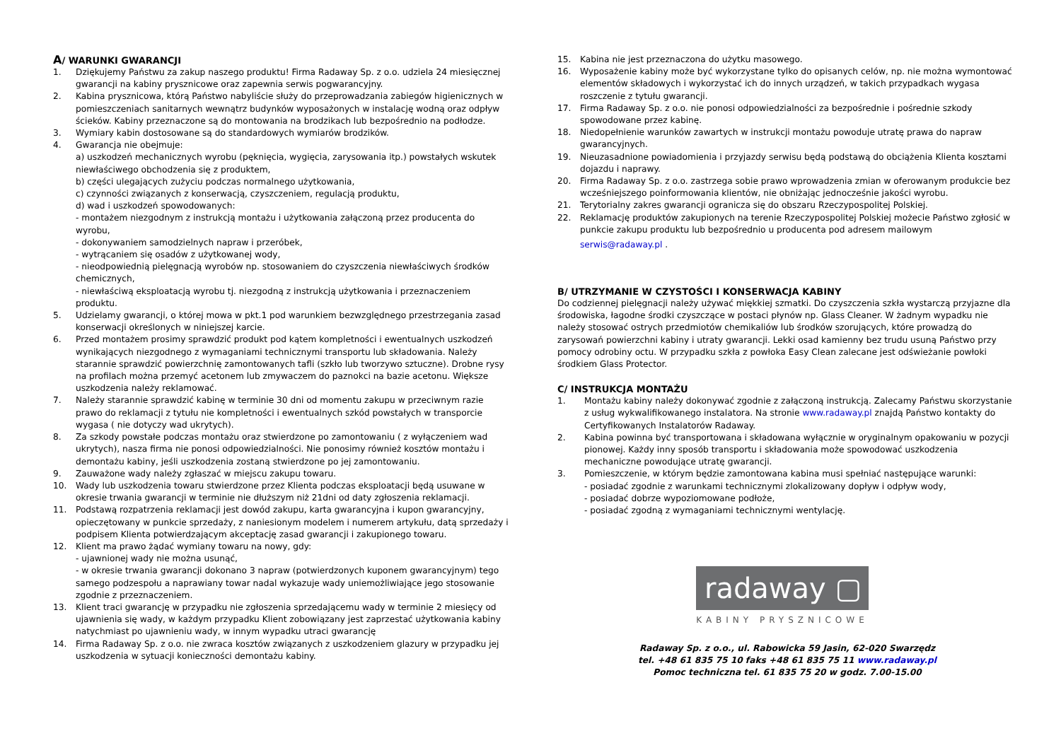A/ WARUNKI GWARANCJI
1. Dziękujemy Państwu za zakup naszego produktu! Firma Radaway Sp. z o.o. udziela 24 miesięcznej gwarancji na kabiny prysznicowe oraz zapewnia serwis pogwarancyjny.
2. Kabina prysznicowa, którą Państwo nabyliście służy do przeprowadzania zabiegów higienicznych w pomieszczeniach sanitarnych wewnątrz budynków wyposażonych w instalację wodną oraz odpływ ścieków. Kabiny przeznaczone są do montowania na brodzikach lub bezpośrednio na podłodze.
3. Wymiary kabin dostosowane są do standardowych wymiarów brodzików.
4. Gwarancja nie obejmuje:
a) uszkodzeń mechanicznych wyrobu (pęknięcia, wygięcia, zarysowania itp.) powstałych wskutek niewłaściwego obchodzenia się z produktem,
b) części ulegających zużyciu podczas normalnego użytkowania,
c) czynności związanych z konserwacją, czyszczeniem, regulacją produktu,
d) wad i uszkodzeń spowodowanych:
- montażem niezgodnym z instrukcją montażu i użytkowania załączoną przez producenta do wyrobu,
- dokonywaniem samodzielnych napraw i przeróbek,
- wytrącaniem się osadów z użytkowanej wody,
- nieodpowiednią pielęgnacją wyrobów np. stosowaniem do czyszczenia niewłaściwych środków chemicznych,
- niewłaściwą eksploatacją wyrobu tj. niezgodną z instrukcją użytkowania i przeznaczeniem produktu.
5. Udzielamy gwarancji, o której mowa w pkt.1 pod warunkiem bezwzględnego przestrzegania zasad konserwacji określonych w niniejszej karcie.
6. Przed montażem prosimy sprawdzić produkt pod kątem kompletności i ewentualnych uszkodzeń wynikających niezgodnego z wymaganiami technicznymi transportu lub składowania. Należy starannie sprawdzić powierzchnię zamontowanych tafli (szkło lub tworzywo sztuczne). Drobne rysy na profilach można przemyć acetonem lub zmywaczem do paznokci na bazie acetonu. Większe uszkodzenia należy reklamować.
7. Należy starannie sprawdzić kabinę w terminie 30 dni od momentu zakupu w przeciwnym razie prawo do reklamacji z tytułu nie kompletności i ewentualnych szkód powstałych w transporcie wygasa ( nie dotyczy wad ukrytych).
8. Za szkody powstałe podczas montażu oraz stwierdzone po zamontowaniu ( z wyłączeniem wad ukrytych), nasza firma nie ponosi odpowiedzialności. Nie ponosimy również kosztów montażu i demontażu kabiny, jeśli uszkodzenia zostaną stwierdzone po jej zamontowaniu.
9. Zauważone wady należy zgłaszać w miejscu zakupu towaru.
10. Wady lub uszkodzenia towaru stwierdzone przez Klienta podczas eksploatacji będą usuwane w okresie trwania gwarancji w terminie nie dłuższym niż 21dni od daty zgłoszenia reklamacji.
11. Podstawą rozpatrzenia reklamacji jest dowód zakupu, karta gwarancyjna i kupon gwarancyjny, opieczętowany w punkcie sprzedaży, z naniesionym modelem i numerem artykułu, datą sprzedaży i podpisem Klienta potwierdzającym akceptację zasad gwarancji i zakupionego towaru.
12. Klient ma prawo żądać wymiany towaru na nowy, gdy:
- ujawnionej wady nie można usunąć,
- w okresie trwania gwarancji dokonano 3 napraw (potwierdzonych kuponem gwarancyjnym) tego samego podzespołu a naprawiany towar nadal wykazuje wady uniemożliwiające jego stosowanie zgodnie z przeznaczeniem.
13. Klient traci gwarancję w przypadku nie zgłoszenia sprzedającemu wady w terminie 2 miesięcy od ujawnienia się wady, w każdym przypadku Klient zobowiązany jest zaprzestać użytkowania kabiny natychmiast po ujawnieniu wady, w innym wypadku utraci gwarancję
14. Firma Radaway Sp. z o.o. nie zwraca kosztów związanych z uszkodzeniem glazury w przypadku jej uszkodzenia w sytuacji konieczności demontażu kabiny.
15. Kabina nie jest przeznaczona do użytku masowego.
16. Wyposażenie kabiny może być wykorzystane tylko do opisanych celów, np. nie można wymontować elementów składowych i wykorzystać ich do innych urządzeń, w takich przypadkach wygasa roszczenie z tytułu gwarancji.
17. Firma Radaway Sp. z o.o. nie ponosi odpowiedzialności za bezpośrednie i pośrednie szkody spowodowane przez kabinę.
18. Niedopełnienie warunków zawartych w instrukcji montażu powoduje utratę prawa do napraw gwarancyjnych.
19. Nieuzasadnione powiadomienia i przyjazdy serwisu będą podstawą do obciążenia Klienta kosztami dojazdu i naprawy.
20. Firma Radaway Sp. z o.o. zastrzega sobie prawo wprowadzenia zmian w oferowanym produkcie bez wcześniejszego poinformowania klientów, nie obniżając jednocześnie jakości wyrobu.
21. Terytorialny zakres gwarancji ogranicza się do obszaru Rzeczypospolitej Polskiej.
22. Reklamację produktów zakupionych na terenie Rzeczypospolitej Polskiej możecie Państwo zgłosić w punkcie zakupu produktu lub bezpośrednio u producenta pod adresem mailowym
serwis@radaway.pl .
B/ UTRZYMANIE W CZYSTOŚCI I KONSERWACJA KABINY
Do codziennej pielęgnacji należy używać miękkiej szmatki. Do czyszczenia szkła wystarczą przyjazne dla środowiska, łagodne środki czyszczące w postaci płynów np. Glass Cleaner. W żadnym wypadku nie należy stosować ostrych przedmiotów chemikaliów lub środków szorujących, które prowadzą do zarysowań powierzchni kabiny i utraty gwarancji. Lekki osad kamienny bez trudu usuną Państwo przy pomocy odrobiny octu. W przypadku szkła z powłoka Easy Clean zalecane jest odświeżanie powłoki środkiem Glass Protector.
C/ INSTRUKCJA MONTAŻU
1. Montażu kabiny należy dokonywać zgodnie z załączoną instrukcją. Zalecamy Państwu skorzystanie z usług wykwalifikowanego instalatora. Na stronie www.radaway.pl znajdą Państwo kontakty do Certyfikowanych Instalatorów Radaway.
2. Kabina powinna być transportowana i składowana wyłącznie w oryginalnym opakowaniu w pozycji pionowej. Każdy inny sposób transportu i składowania może spowodować uszkodzenia mechaniczne powodujące utratę gwarancji.
3. Pomieszczenie, w którym będzie zamontowana kabina musi spełniać następujące warunki:
- posiadać zgodnie z warunkami technicznymi zlokalizowany dopływ i odpływ wody,
- posiadać dobrze wypoziomowane podłoże,
- posiadać zgodną z wymaganiami technicznymi wentylację.
radaway ▢
KABINY PRYSZNICOWE
Radaway Sp. z o.o., ul. Rabowicka 59 Jasin, 62-020 Swarzędz
tel. +48 61 835 75 10 faks +48 61 835 75 11 www.radaway.pl
Pomoc techniczna tel. 61 835 75 20 w godz. 7.00-15.00